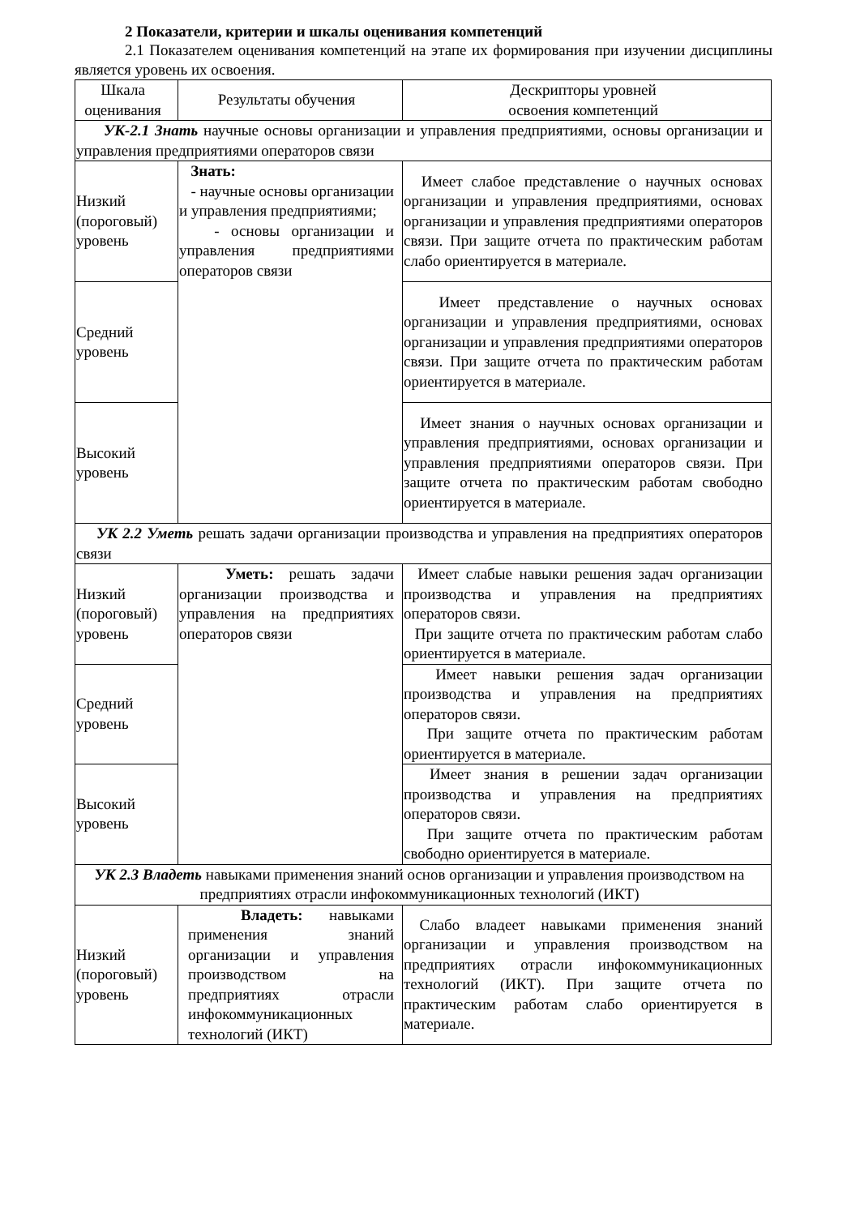2 Показатели, критерии и шкалы оценивания компетенций
2.1 Показателем оценивания компетенций на этапе их формирования при изучении дисциплины является уровень их освоения.
| Шкала оценивания | Результаты обучения | Дескрипторы уровней освоения компетенций |
| УК-2.1 Знать научные основы организации и управления предприятиями, основы организации и управления предприятиями операторов связи | | |
| Низкий (пороговый) уровень | Знать: - научные основы организации и управления предприятиями; - основы организации и управления предприятиями операторов связи | Имеет слабое представление о научных основах организации и управления предприятиями, основах организации и управления предприятиями операторов связи. При защите отчета по практическим работам слабо ориентируется в материале. |
| Средний уровень | | Имеет представление о научных основах организации и управления предприятиями, основах организации и управления предприятиями операторов связи. При защите отчета по практическим работам ориентируется в материале. |
| Высокий уровень | | Имеет знания о научных основах организации и управления предприятиями, основах организации и управления предприятиями операторов связи. При защите отчета по практическим работам свободно ориентируется в материале. |
| УК 2.2 Уметь решать задачи организации производства и управления на предприятиях операторов связи | | |
| Низкий (пороговый) уровень | Уметь: решать задачи организации производства и управления на предприятиях операторов связи | Имеет слабые навыки решения задач организации производства и управления на предприятиях операторов связи. При защите отчета по практическим работам слабо ориентируется в материале. |
| Средний уровень | | Имеет навыки решения задач организации производства и управления на предприятиях операторов связи. При защите отчета по практическим работам ориентируется в материале. |
| Высокий уровень | | Имеет знания в решении задач организации производства и управления на предприятиях операторов связи. При защите отчета по практическим работам свободно ориентируется в материале. |
| УК 2.3 Владеть навыками применения знаний основ организации и управления производством на предприятиях отрасли инфокоммуникационных технологий (ИКТ) | | |
| Низкий (пороговый) уровень | Владеть: навыками применения знаний организации и управления производством на предприятиях отрасли инфокоммуникационных технологий (ИКТ) | Слабо владеет навыками применения знаний организации и управления производством на предприятиях отрасли инфокоммуникационных технологий (ИКТ). При защите отчета по практическим работам слабо ориентируется в материале. |